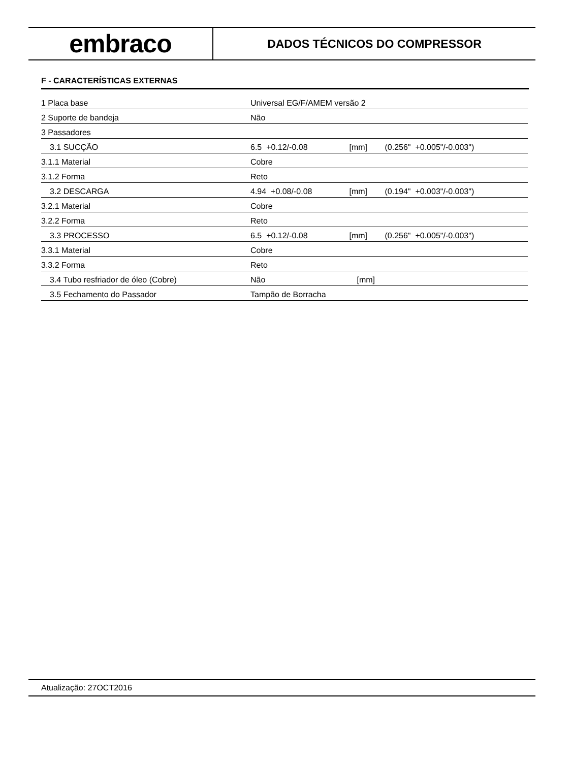embraco
DADOS TÉCNICOS DO COMPRESSOR
F - CARACTERÍSTICAS EXTERNAS
| 1 Placa base | Universal EG/F/AMEM versão 2 | | |
| 2 Suporte de bandeja | Não | | |
| 3 Passadores | | | |
| 3.1 SUCÇÃO | 6.5 +0.12/-0.08 | [mm] | (0.256" +0.005"/-0.003") |
| 3.1.1 Material | Cobre | | |
| 3.1.2 Forma | Reto | | |
| 3.2 DESCARGA | 4.94 +0.08/-0.08 | [mm] | (0.194" +0.003"/-0.003") |
| 3.2.1 Material | Cobre | | |
| 3.2.2 Forma | Reto | | |
| 3.3 PROCESSO | 6.5 +0.12/-0.08 | [mm] | (0.256" +0.005"/-0.003") |
| 3.3.1 Material | Cobre | | |
| 3.3.2 Forma | Reto | | |
| 3.4 Tubo resfriador de óleo (Cobre) | Não | [mm] | |
| 3.5 Fechamento do Passador | Tampão de Borracha | | |
Atualização: 27OCT2016